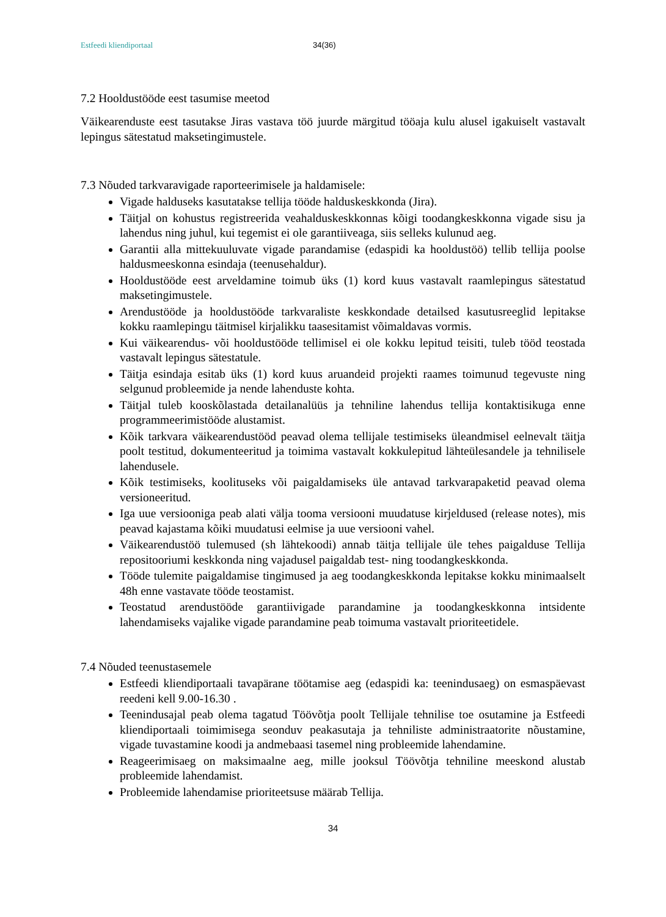Estfeedi kliendiportaal 34(36)
7.2 Hooldustööde eest tasumise meetod
Väikearenduste eest tasutakse Jiras vastava töö juurde märgitud tööaja kulu alusel igakuiselt vastavalt lepingus sätestatud maksetingimustele.
7.3 Nõuded tarkvaravigade raporteerimisele ja haldamisele:
Vigade halduseks kasutatakse tellija tööde halduskeskkonda (Jira).
Täitjal on kohustus registreerida veahalduskeskkonnas kõigi toodangkeskkonna vigade sisu ja lahendus ning juhul, kui tegemist ei ole garantiiveaga, siis selleks kulunud aeg.
Garantii alla mittekuuluvate vigade parandamise (edaspidi ka hooldustöö) tellib tellija poolse haldusmeeskonna esindaja (teenusehaldur).
Hooldustööde eest arveldamine toimub üks (1) kord kuus vastavalt raamlepingus sätestatud maksetingimustele.
Arendustööde ja hooldustööde tarkvaraliste keskkondade detailsed kasutusreeglid lepitakse kokku raamlepingu täitmisel kirjalikku taasesitamist võimaldavas vormis.
Kui väikearendus- või hooldustööde tellimisel ei ole kokku lepitud teisiti, tuleb tööd teostada vastavalt lepingus sätestatule.
Täitja esindaja esitab üks (1) kord kuus aruandeid projekti raames toimunud tegevuste ning selgunud probleemide ja nende lahenduste kohta.
Täitjal tuleb kooskõlastada detailanalüüs ja tehniline lahendus tellija kontaktisikuga enne programmeerimistööde alustamist.
Kõik tarkvara väikearendustööd peavad olema tellijale testimiseks üleandmisel eelnevalt täitja poolt testitud, dokumenteeritud ja toimima vastavalt kokkulepitud lähteülesandele ja tehnilisele lahendusele.
Kõik testimiseks, koolituseks või paigaldamiseks üle antavad tarkvarapaketid peavad olema versioneeritud.
Iga uue versiooniga peab alati välja tooma versiooni muudatuse kirjeldused (release notes), mis peavad kajastama kõiki muudatusi eelmise ja uue versiooni vahel.
Väikearendustöö tulemused (sh lähtekoodi) annab täitja tellijale üle tehes paigalduse Tellija repositooriumi keskkonda ning vajadusel paigaldab test- ning toodangkeskkonda.
Tööde tulemite paigaldamise tingimused ja aeg toodangkeskkonda lepitakse kokku minimaalselt 48h enne vastavate tööde teostamist.
Teostatud arendustööde garantiivigade parandamine ja toodangkeskkonna intsidente lahendamiseks vajalike vigade parandamine peab toimuma vastavalt prioriteetidele.
7.4 Nõuded teenustasemele
Estfeedi kliendiportaali tavapärane töötamise aeg (edaspidi ka: teenindusaeg) on esmaspäevast reedeni kell 9.00-16.30 .
Teenindusajal peab olema tagatud Töövõtja poolt Tellijale tehnilise toe osutamine ja Estfeedi kliendiportaali toimimisega seonduv peakasutaja ja tehniliste administraatorite nõustamine, vigade tuvastamine koodi ja andmebaasi tasemel ning probleemide lahendamine.
Reageerimisaeg on maksimaalne aeg, mille jooksul Töövõtja tehniline meeskond alustab probleemide lahendamist.
Probleemide lahendamise prioriteetsuse määrab Tellija.
34